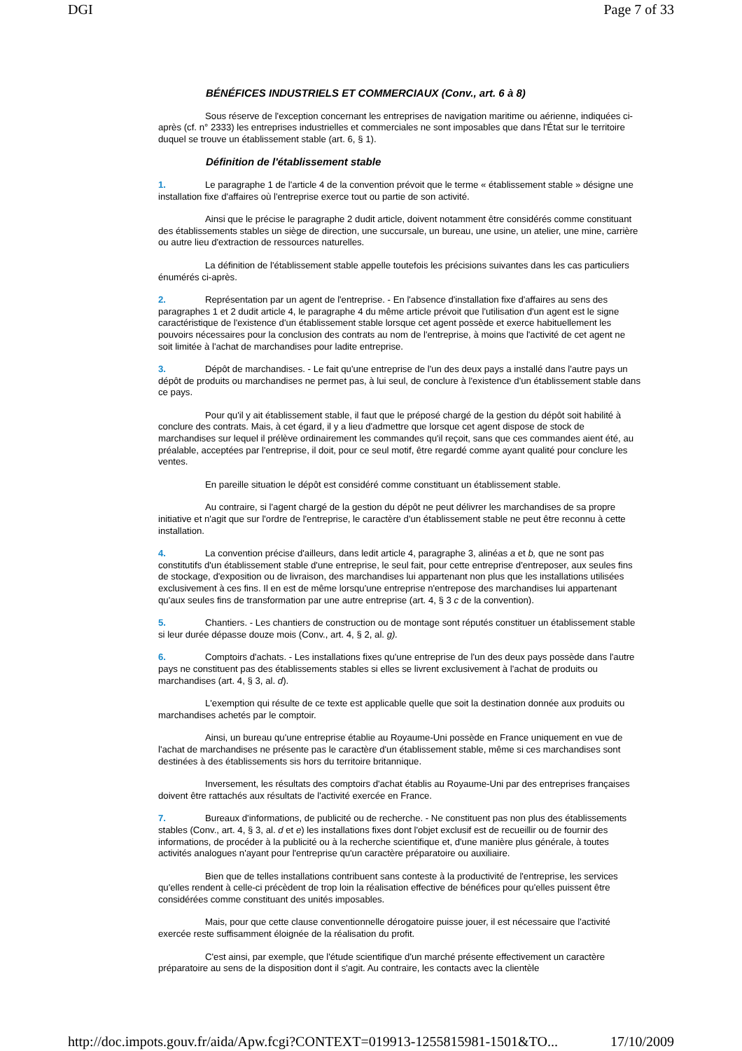DGI Page 7 of 33
BÉNÉFICES INDUSTRIELS ET COMMERCIAUX (Conv., art. 6 à 8)
Sous réserve de l'exception concernant les entreprises de navigation maritime ou aérienne, indiquées ci-après (cf. n° 2333) les entreprises industrielles et commerciales ne sont imposables que dans l'État sur le territoire duquel se trouve un établissement stable (art. 6, § 1).
Définition de l'établissement stable
1. Le paragraphe 1 de l'article 4 de la convention prévoit que le terme « établissement stable » désigne une installation fixe d'affaires où l'entreprise exerce tout ou partie de son activité.
Ainsi que le précise le paragraphe 2 dudit article, doivent notamment être considérés comme constituant des établissements stables un siège de direction, une succursale, un bureau, une usine, un atelier, une mine, carrière ou autre lieu d'extraction de ressources naturelles.
La définition de l'établissement stable appelle toutefois les précisions suivantes dans les cas particuliers énumérés ci-après.
2. Représentation par un agent de l'entreprise. - En l'absence d'installation fixe d'affaires au sens des paragraphes 1 et 2 dudit article 4, le paragraphe 4 du même article prévoit que l'utilisation d'un agent est le signe caractéristique de l'existence d'un établissement stable lorsque cet agent possède et exerce habituellement les pouvoirs nécessaires pour la conclusion des contrats au nom de l'entreprise, à moins que l'activité de cet agent ne soit limitée à l'achat de marchandises pour ladite entreprise.
3. Dépôt de marchandises. - Le fait qu'une entreprise de l'un des deux pays a installé dans l'autre pays un dépôt de produits ou marchandises ne permet pas, à lui seul, de conclure à l'existence d'un établissement stable dans ce pays.
Pour qu'il y ait établissement stable, il faut que le préposé chargé de la gestion du dépôt soit habilité à conclure des contrats. Mais, à cet égard, il y a lieu d'admettre que lorsque cet agent dispose de stock de marchandises sur lequel il prélève ordinairement les commandes qu'il reçoit, sans que ces commandes aient été, au préalable, acceptées par l'entreprise, il doit, pour ce seul motif, être regardé comme ayant qualité pour conclure les ventes.
En pareille situation le dépôt est considéré comme constituant un établissement stable.
Au contraire, si l'agent chargé de la gestion du dépôt ne peut délivrer les marchandises de sa propre initiative et n'agit que sur l'ordre de l'entreprise, le caractère d'un établissement stable ne peut être reconnu à cette installation.
4. La convention précise d'ailleurs, dans ledit article 4, paragraphe 3, alinéas a et b, que ne sont pas constitutifs d'un établissement stable d'une entreprise, le seul fait, pour cette entreprise d'entreposer, aux seules fins de stockage, d'exposition ou de livraison, des marchandises lui appartenant non plus que les installations utilisées exclusivement à ces fins. Il en est de même lorsqu'une entreprise n'entrepose des marchandises lui appartenant qu'aux seules fins de transformation par une autre entreprise (art. 4, § 3 c de la convention).
5. Chantiers. - Les chantiers de construction ou de montage sont réputés constituer un établissement stable si leur durée dépasse douze mois (Conv., art. 4, § 2, al. g).
6. Comptoirs d'achats. - Les installations fixes qu'une entreprise de l'un des deux pays possède dans l'autre pays ne constituent pas des établissements stables si elles se livrent exclusivement à l'achat de produits ou marchandises (art. 4, § 3, al. d).
L'exemption qui résulte de ce texte est applicable quelle que soit la destination donnée aux produits ou marchandises achetés par le comptoir.
Ainsi, un bureau qu'une entreprise établie au Royaume-Uni possède en France uniquement en vue de l'achat de marchandises ne présente pas le caractère d'un établissement stable, même si ces marchandises sont destinées à des établissements sis hors du territoire britannique.
Inversement, les résultats des comptoirs d'achat établis au Royaume-Uni par des entreprises françaises doivent être rattachés aux résultats de l'activité exercée en France.
7. Bureaux d'informations, de publicité ou de recherche. - Ne constituent pas non plus des établissements stables (Conv., art. 4, § 3, al. d et e) les installations fixes dont l'objet exclusif est de recueillir ou de fournir des informations, de procéder à la publicité ou à la recherche scientifique et, d'une manière plus générale, à toutes activités analogues n'ayant pour l'entreprise qu'un caractère préparatoire ou auxiliaire.
Bien que de telles installations contribuent sans conteste à la productivité de l'entreprise, les services qu'elles rendent à celle-ci précèdent de trop loin la réalisation effective de bénéfices pour qu'elles puissent être considérées comme constituant des unités imposables.
Mais, pour que cette clause conventionnelle dérogatoire puisse jouer, il est nécessaire que l'activité exercée reste suffisamment éloignée de la réalisation du profit.
C'est ainsi, par exemple, que l'étude scientifique d'un marché présente effectivement un caractère préparatoire au sens de la disposition dont il s'agit. Au contraire, les contacts avec la clientèle
http://doc.impots.gouv.fr/aida/Apw.fcgi?CONTEXT=019913-1255815981-1501&TO... 17/10/2009